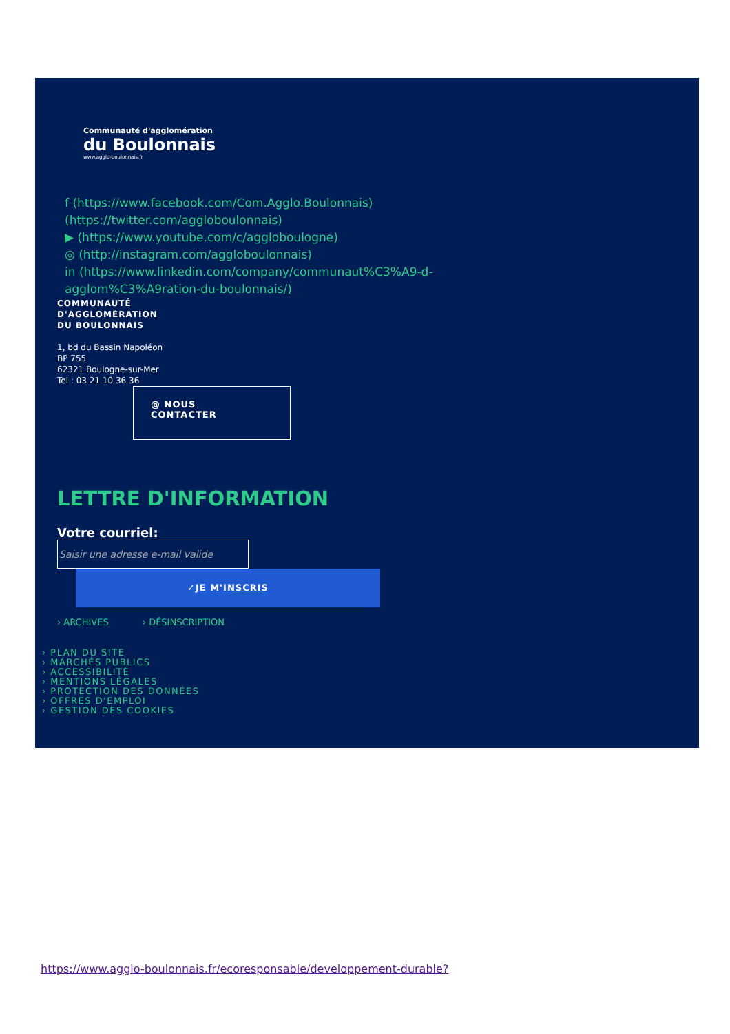Communauté d'agglomération
du Boulonnais
www.agglo-boulonnais.fr
f (https://www.facebook.com/Com.Agglo.Boulonnais)
(https://twitter.com/aggloboulonnais)
▶ (https://www.youtube.com/c/aggloboulogne)
◎ (http://instagram.com/aggloboulonnais)
in (https://www.linkedin.com/company/communaut%C3%A9-d-agglom%C3%A9ration-du-boulonnais/)
COMMUNAUTÉ
D'AGGLOMÉRATION
DU BOULONNAIS
1, bd du Bassin Napoléon
BP 755
62321 Boulogne-sur-Mer
Tel : 03 21 10 36 36
@ NOUS
CONTACTER
LETTRE D'INFORMATION
Votre courriel:
Saisir une adresse e-mail valide
✓JE M'INSCRIS
› ARCHIVES › DÉSINSCRIPTION
› PLAN DU SITE
› MARCHÉS PUBLICS
› ACCESSIBILITÉ
› MENTIONS LÉGALES
› PROTECTION DES DONNÉES
› OFFRES D'EMPLOI
› GESTION DES COOKIES
https://www.agglo-boulonnais.fr/ecoresponsable/developpement-durable?